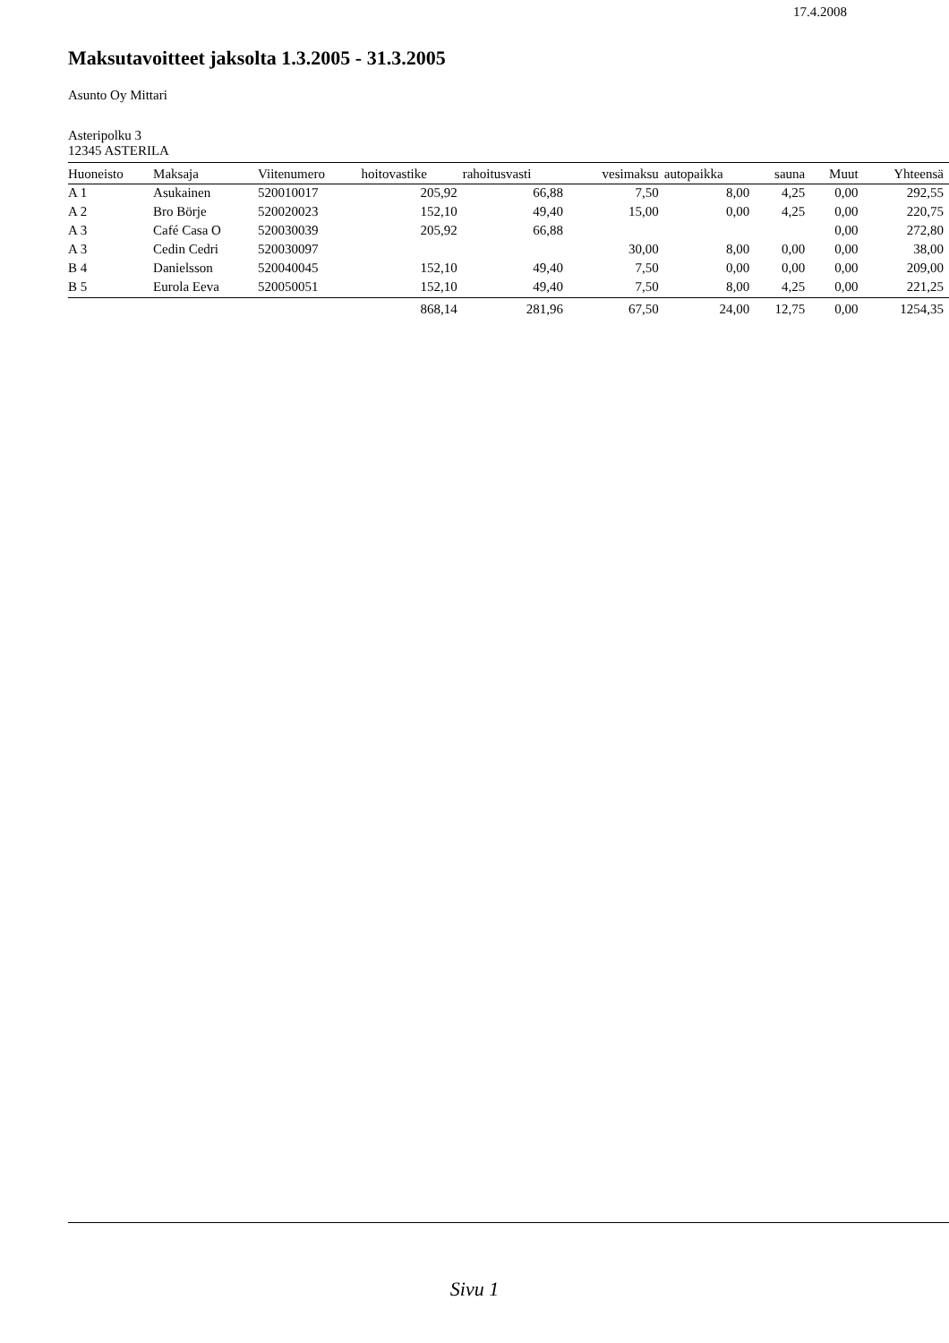17.4.2008
Maksutavoitteet jaksolta 1.3.2005 - 31.3.2005
Asunto Oy Mittari
Asteripolku 3
12345 ASTERILA
| Huoneisto | Maksaja | Viitenumero | hoitovastike | rahoitusvasti | vesimaksu | autopaikka | sauna | Muut | Yhteensä |
| --- | --- | --- | --- | --- | --- | --- | --- | --- | --- |
| A 1 | Asukainen | 520010017 | 205,92 | 66,88 | 7,50 | 8,00 | 4,25 | 0,00 | 292,55 |
| A 2 | Bro Börje | 520020023 | 152,10 | 49,40 | 15,00 | 0,00 | 4,25 | 0,00 | 220,75 |
| A 3 | Café Casa O | 520030039 | 205,92 | 66,88 | | | | 0,00 | 272,80 |
| A 3 | Cedin Cedri | 520030097 | | | 30,00 | 8,00 | 0,00 | 0,00 | 38,00 |
| B 4 | Danielsson | 520040045 | 152,10 | 49,40 | 7,50 | 0,00 | 0,00 | 0,00 | 209,00 |
| B 5 | Eurola Eeva | 520050051 | 152,10 | 49,40 | 7,50 | 8,00 | 4,25 | 0,00 | 221,25 |
| | | | 868,14 | 281,96 | 67,50 | 24,00 | 12,75 | 0,00 | 1254,35 |
Sivu 1